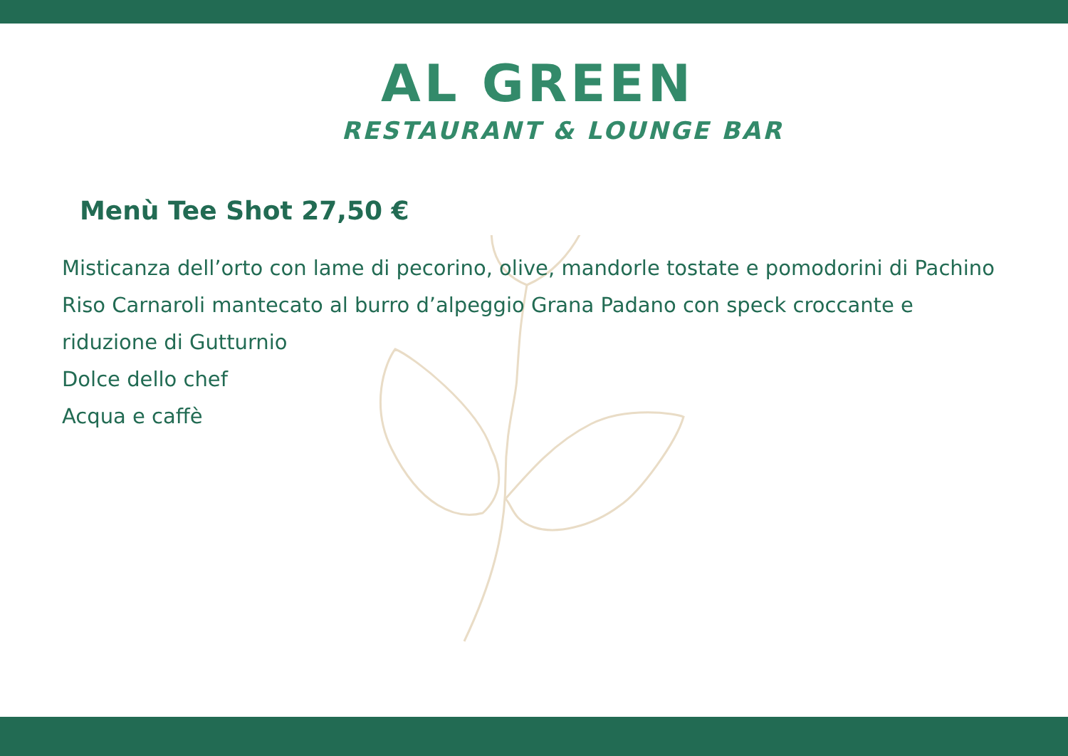AL GREEN
RESTAURANT & LOUNGE BAR
Menù Tee Shot 27,50 €
Misticanza dell’orto con lame di pecorino, olive, mandorle tostate e pomodorini di Pachino
Riso Carnaroli mantecato al burro d’alpeggio Grana Padano con speck croccante e
riduzione di Gutturnio
Dolce dello chef
Acqua e caffè